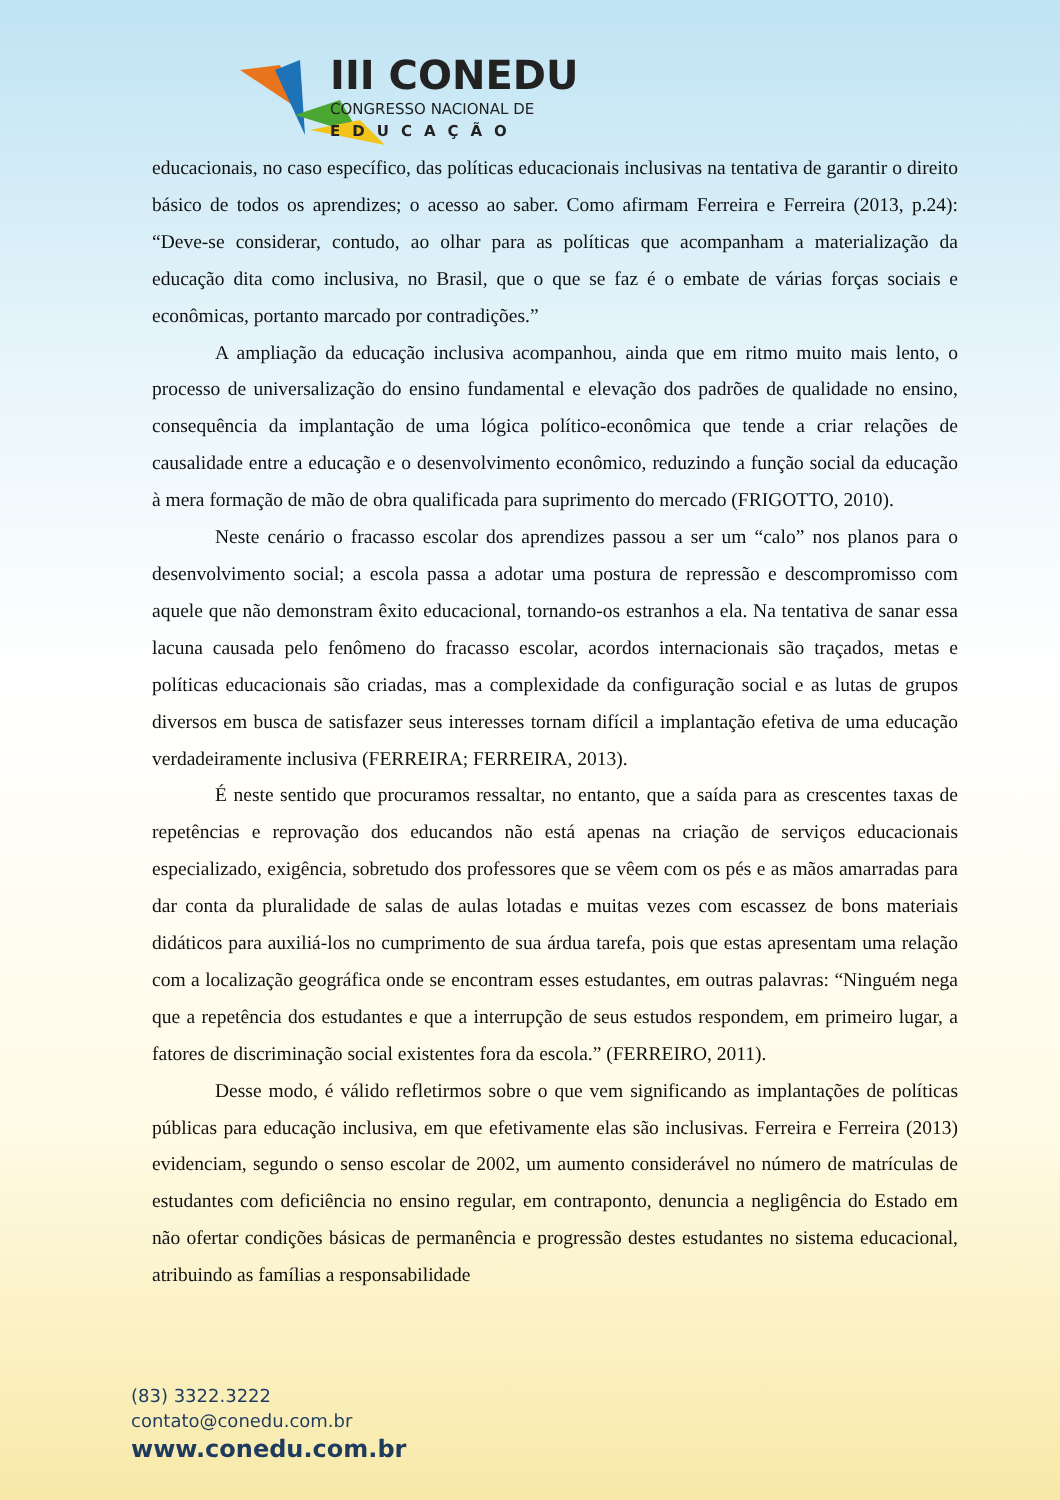III CONEDU
CONGRESSO NACIONAL DE
EDUCAÇÃO
educacionais, no caso específico, das políticas educacionais inclusivas na tentativa de garantir o direito básico de todos os aprendizes; o acesso ao saber. Como afirmam Ferreira e Ferreira (2013, p.24): “Deve-se considerar, contudo, ao olhar para as políticas que acompanham a materialização da educação dita como inclusiva, no Brasil, que o que se faz é o embate de várias forças sociais e econômicas, portanto marcado por contradições.”
A ampliação da educação inclusiva acompanhou, ainda que em ritmo muito mais lento, o processo de universalização do ensino fundamental e elevação dos padrões de qualidade no ensino, consequência da implantação de uma lógica político-econômica que tende a criar relações de causalidade entre a educação e o desenvolvimento econômico, reduzindo a função social da educação à mera formação de mão de obra qualificada para suprimento do mercado (FRIGOTTO, 2010).
Neste cenário o fracasso escolar dos aprendizes passou a ser um “calo” nos planos para o desenvolvimento social; a escola passa a adotar uma postura de repressão e descompromisso com aquele que não demonstram êxito educacional, tornando-os estranhos a ela. Na tentativa de sanar essa lacuna causada pelo fenômeno do fracasso escolar, acordos internacionais são traçados, metas e políticas educacionais são criadas, mas a complexidade da configuração social e as lutas de grupos diversos em busca de satisfazer seus interesses tornam difícil a implantação efetiva de uma educação verdadeiramente inclusiva (FERREIRA; FERREIRA, 2013).
É neste sentido que procuramos ressaltar, no entanto, que a saída para as crescentes taxas de repetências e reprovação dos educandos não está apenas na criação de serviços educacionais especializado, exigência, sobretudo dos professores que se vêem com os pés e as mãos amarradas para dar conta da pluralidade de salas de aulas lotadas e muitas vezes com escassez de bons materiais didáticos para auxiliá-los no cumprimento de sua árdua tarefa, pois que estas apresentam uma relação com a localização geográfica onde se encontram esses estudantes, em outras palavras: “Ninguém nega que a repetência dos estudantes e que a interrupção de seus estudos respondem, em primeiro lugar, a fatores de discriminação social existentes fora da escola.” (FERREIRO, 2011).
Desse modo, é válido refletirmos sobre o que vem significando as implantações de políticas públicas para educação inclusiva, em que efetivamente elas são inclusivas. Ferreira e Ferreira (2013) evidenciam, segundo o senso escolar de 2002, um aumento considerável no número de matrículas de estudantes com deficiência no ensino regular, em contraponto, denuncia a negligência do Estado em não ofertar condições básicas de permanência e progressão destes estudantes no sistema educacional, atribuindo as famílias a responsabilidade
(83) 3322.3222
contato@conedu.com.br
www.conedu.com.br